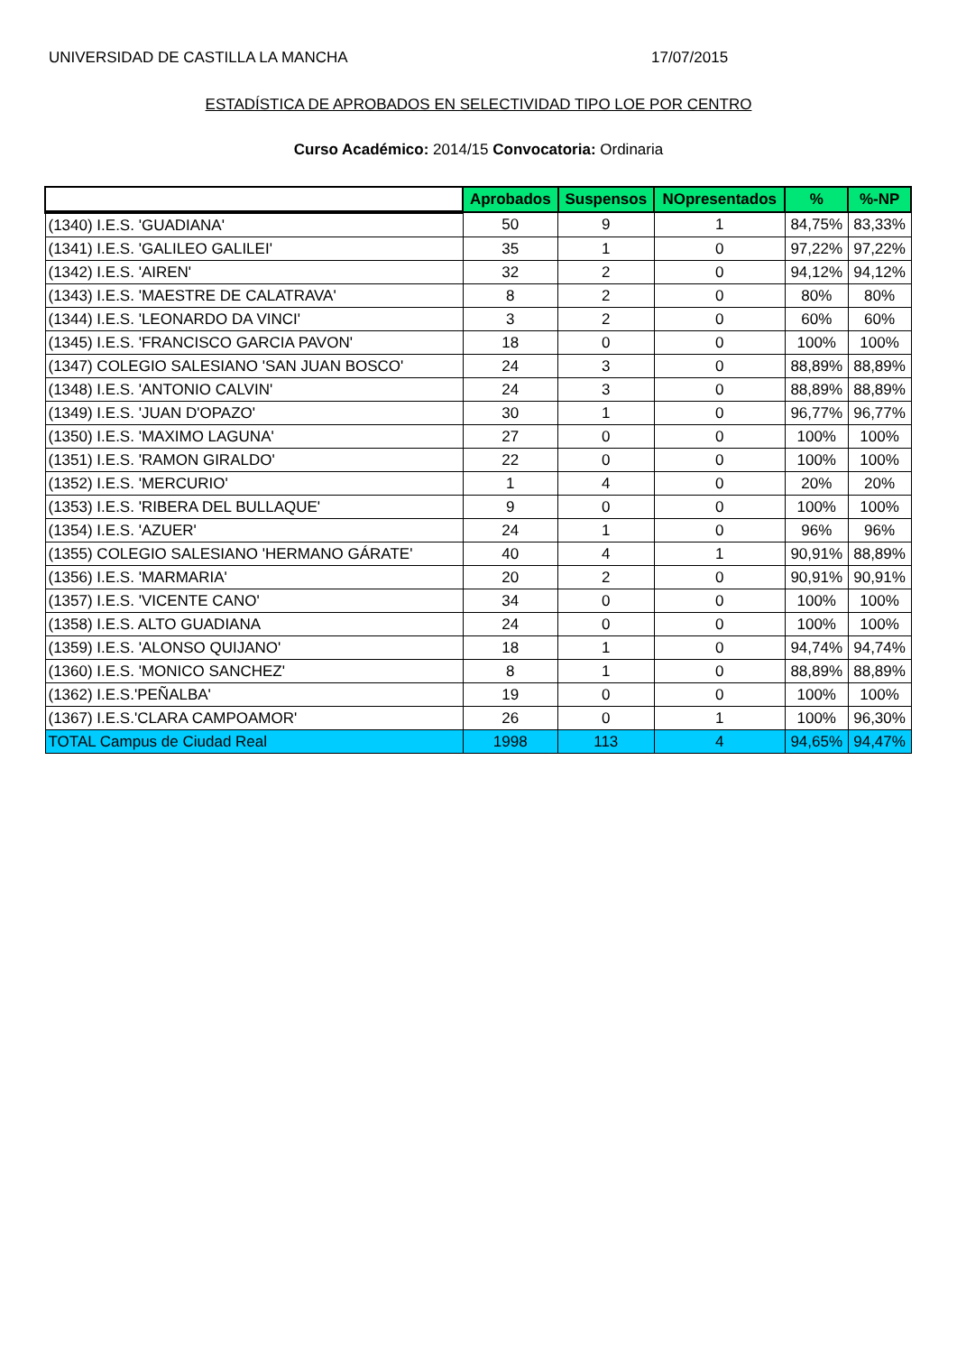UNIVERSIDAD DE CASTILLA LA MANCHA 17/07/2015
ESTADÍSTICA DE APROBADOS EN SELECTIVIDAD TIPO LOE POR CENTRO
Curso Académico: 2014/15 Convocatoria: Ordinaria
| | Aprobados | Suspensos | NOpresentados | % | %-NP |
| --- | --- | --- | --- | --- | --- |
| (1340) I.E.S. 'GUADIANA' | 50 | 9 | 1 | 84,75% | 83,33% |
| (1341) I.E.S. 'GALILEO GALILEI' | 35 | 1 | 0 | 97,22% | 97,22% |
| (1342) I.E.S. 'AIREN' | 32 | 2 | 0 | 94,12% | 94,12% |
| (1343) I.E.S. 'MAESTRE DE CALATRAVA' | 8 | 2 | 0 | 80% | 80% |
| (1344) I.E.S. 'LEONARDO DA VINCI' | 3 | 2 | 0 | 60% | 60% |
| (1345) I.E.S. 'FRANCISCO GARCIA PAVON' | 18 | 0 | 0 | 100% | 100% |
| (1347) COLEGIO SALESIANO 'SAN JUAN BOSCO' | 24 | 3 | 0 | 88,89% | 88,89% |
| (1348) I.E.S. 'ANTONIO CALVIN' | 24 | 3 | 0 | 88,89% | 88,89% |
| (1349) I.E.S. 'JUAN D'OPAZO' | 30 | 1 | 0 | 96,77% | 96,77% |
| (1350) I.E.S. 'MAXIMO LAGUNA' | 27 | 0 | 0 | 100% | 100% |
| (1351) I.E.S. 'RAMON GIRALDO' | 22 | 0 | 0 | 100% | 100% |
| (1352) I.E.S. 'MERCURIO' | 1 | 4 | 0 | 20% | 20% |
| (1353) I.E.S. 'RIBERA DEL BULLAQUE' | 9 | 0 | 0 | 100% | 100% |
| (1354) I.E.S. 'AZUER' | 24 | 1 | 0 | 96% | 96% |
| (1355) COLEGIO SALESIANO 'HERMANO GÁRATE' | 40 | 4 | 1 | 90,91% | 88,89% |
| (1356) I.E.S. 'MARMARIA' | 20 | 2 | 0 | 90,91% | 90,91% |
| (1357) I.E.S. 'VICENTE CANO' | 34 | 0 | 0 | 100% | 100% |
| (1358) I.E.S. ALTO GUADIANA | 24 | 0 | 0 | 100% | 100% |
| (1359) I.E.S. 'ALONSO QUIJANO' | 18 | 1 | 0 | 94,74% | 94,74% |
| (1360) I.E.S. 'MONICO SANCHEZ' | 8 | 1 | 0 | 88,89% | 88,89% |
| (1362) I.E.S.'PEÑALBA' | 19 | 0 | 0 | 100% | 100% |
| (1367) I.E.S.'CLARA CAMPOAMOR' | 26 | 0 | 1 | 100% | 96,30% |
| TOTAL Campus de Ciudad Real | 1998 | 113 | 4 | 94,65% | 94,47% |